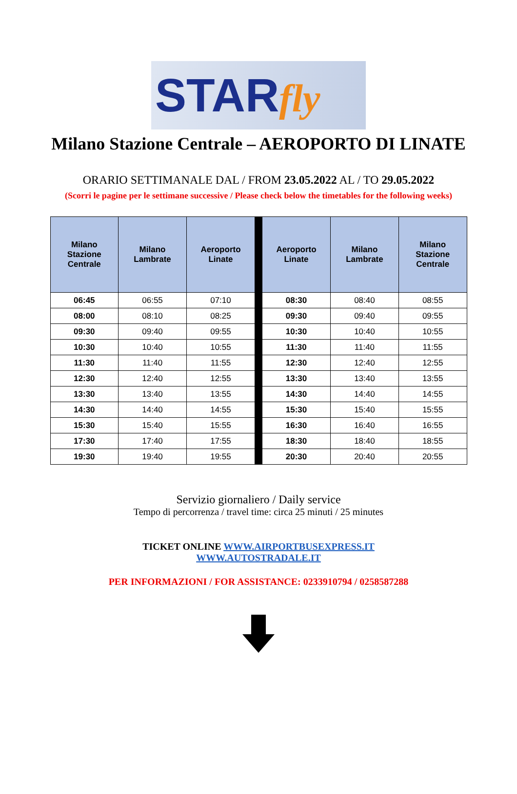STARfly
Milano Stazione Centrale – AEROPORTO DI LINATE
ORARIO SETTIMANALE DAL / FROM 23.05.2022 AL / TO 29.05.2022
(Scorri le pagine per le settimane successive / Please check below the timetables for the following weeks)
| Milano Stazione Centrale | Milano Lambrate | Aeroporto Linate | Aeroporto Linate | Milano Lambrate | Milano Stazione Centrale |
| --- | --- | --- | --- | --- | --- |
| 06:45 | 06:55 | 07:10 | 08:30 | 08:40 | 08:55 |
| 08:00 | 08:10 | 08:25 | 09:30 | 09:40 | 09:55 |
| 09:30 | 09:40 | 09:55 | 10:30 | 10:40 | 10:55 |
| 10:30 | 10:40 | 10:55 | 11:30 | 11:40 | 11:55 |
| 11:30 | 11:40 | 11:55 | 12:30 | 12:40 | 12:55 |
| 12:30 | 12:40 | 12:55 | 13:30 | 13:40 | 13:55 |
| 13:30 | 13:40 | 13:55 | 14:30 | 14:40 | 14:55 |
| 14:30 | 14:40 | 14:55 | 15:30 | 15:40 | 15:55 |
| 15:30 | 15:40 | 15:55 | 16:30 | 16:40 | 16:55 |
| 17:30 | 17:40 | 17:55 | 18:30 | 18:40 | 18:55 |
| 19:30 | 19:40 | 19:55 | 20:30 | 20:40 | 20:55 |
Servizio giornaliero / Daily service
Tempo di percorrenza / travel time: circa 25 minuti / 25 minutes
TICKET ONLINE WWW.AIRPORTBUSEXPRESS.IT
WWW.AUTOSTRADALE.IT
PER INFORMAZIONI / FOR ASSISTANCE: 0233910794 / 0258587288